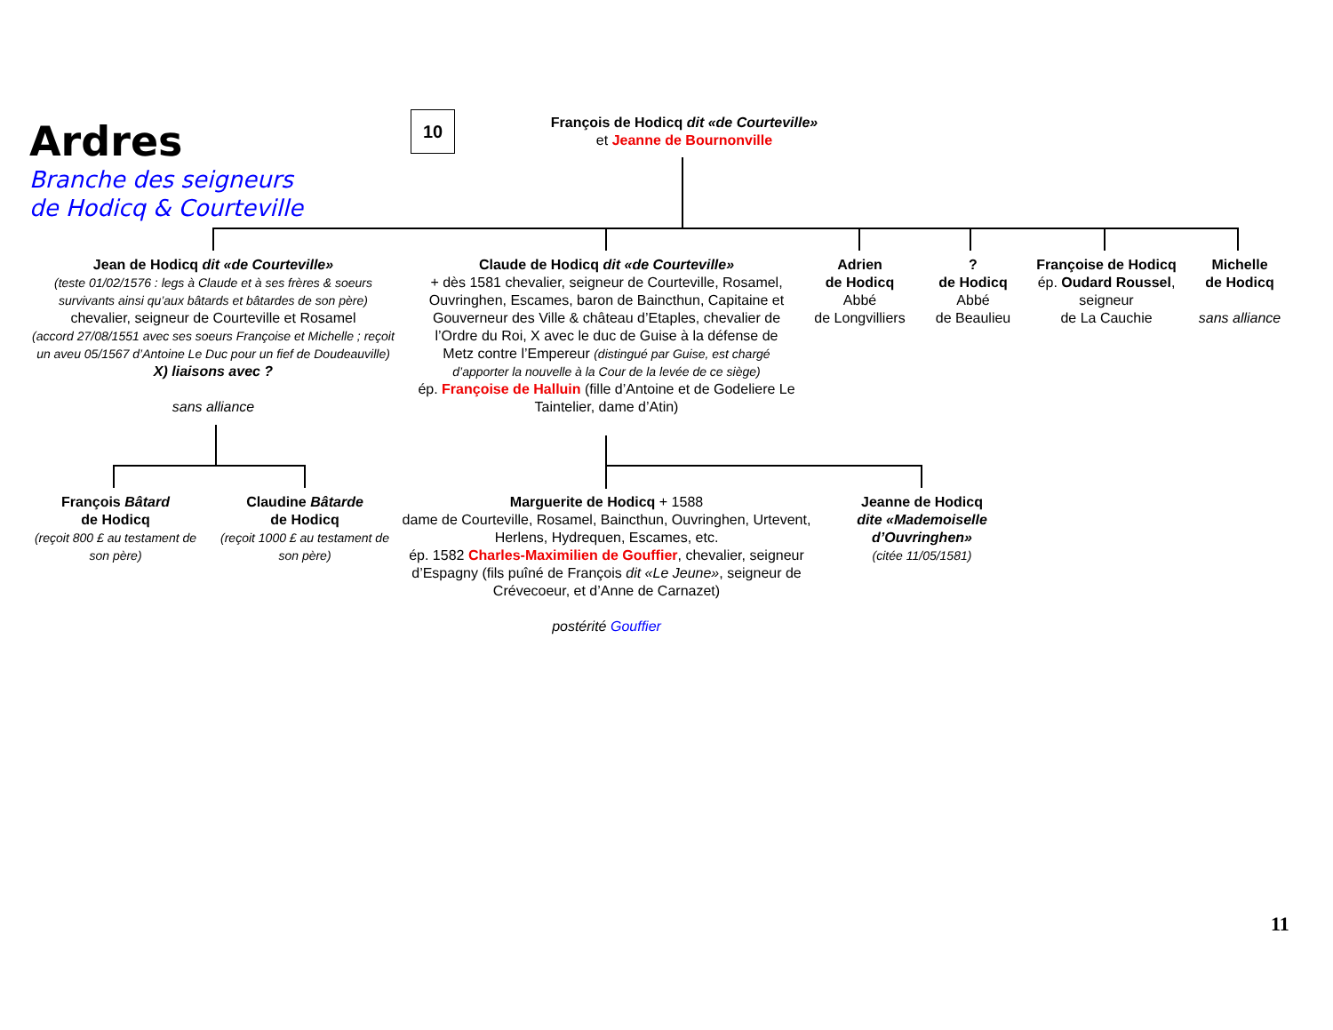Ardres
Branche des seigneurs
de Hodicq & Courteville
10
François de Hodicq dit «de Courteville»
et Jeanne de Bournonville
Jean de Hodicq dit «de Courteville»
(teste 01/02/1576 : legs à Claude et à ses frères & soeurs survivants ainsi qu’aux bâtards et bâtardes de son père)
chevalier, seigneur de Courteville et Rosamel
(accord 27/08/1551 avec ses soeurs Françoise et Michelle ; reçoit un aveu 05/1567 d’Antoine Le Duc pour un fief de Doudeauville)
X) liaisons avec ?
sans alliance
Claude de Hodicq dit «de Courteville»
+ dès 1581 chevalier, seigneur de Courteville, Rosamel, Ouvringhen, Escames, baron de Baincthun, Capitaine et Gouverneur des Ville & château d’Etaples, chevalier de l’Ordre du Roi, X avec le duc de Guise à la défense de Metz contre l’Empereur (distingué par Guise, est chargé d’apporter la nouvelle à la Cour de la levée de ce siège)
ép. Françoise de Halluin (fille d’Antoine et de Godeliere Le Taintelier, dame d’Atin)
Adrien
de Hodicq
Abbé
de Longvilliers
?
de Hodicq
Abbé
de Beaulieu
Françoise de Hodicq
ép. Oudard Roussel,
seigneur
de La Cauchie
Michelle
de Hodicq
sans alliance
François Bâtard
de Hodicq
(reçoit 800 £ au testament de son père)
Claudine Bâtarde
de Hodicq
(reçoit 1000 £ au testament de son père)
Marguerite de Hodicq + 1588
dame de Courteville, Rosamel, Baincthun, Ouvringhen, Urtevent, Herlens, Hydrequen, Escames, etc.
ép. 1582 Charles-Maximilien de Gouffier, chevalier, seigneur d’Espagny (fils puîné de François dit «Le Jeune», seigneur de Crévecoeur, et d’Anne de Carnazet)
postérité Gouffier
Jeanne de Hodicq
dite «Mademoiselle d’Ouvringhen»
(citée 11/05/1581)
11